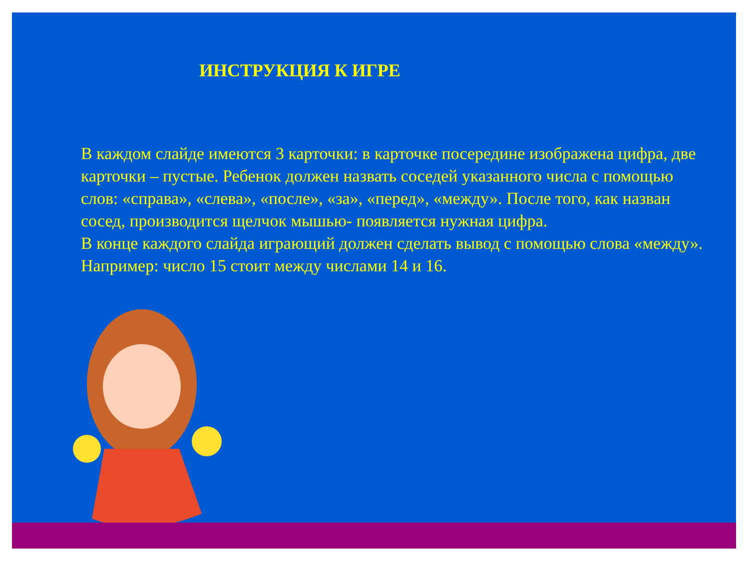ИНСТРУКЦИЯ К ИГРЕ
В каждом слайде имеются 3 карточки: в карточке посередине изображена цифра, две карточки – пустые. Ребенок должен назвать соседей указанного числа с помощью слов: «справа», «слева», «после», «за», «перед», «между». После того, как назван сосед, производится щелчок мышью- появляется нужная цифра.
В конце каждого слайда играющий должен сделать вывод с помощью слова «между». Например: число 15 стоит между числами 14 и 16.